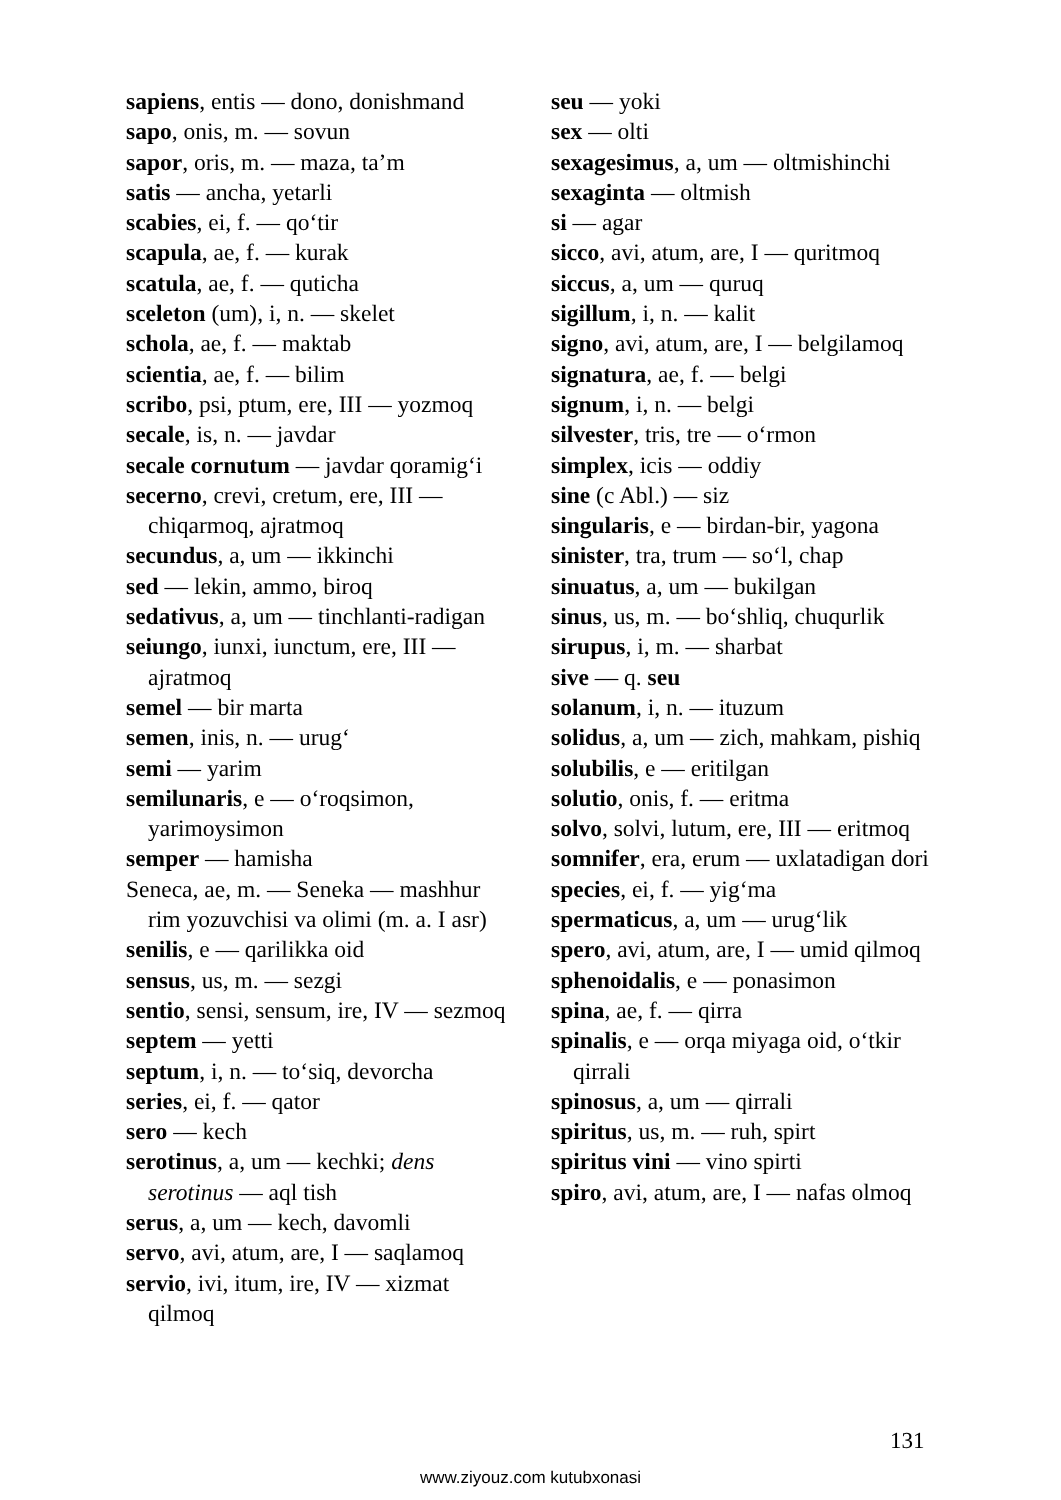sapiens, entis — dono, donishmand
sapo, onis, m. — sovun
sapor, oris, m. — maza, ta’m
satis — ancha, yetarli
scabies, ei, f. — qo‘tir
scapula, ae, f. — kurak
scatula, ae, f. — quticha
sceleton (um), i, n. — skelet
schola, ae, f. — maktab
scientia, ae, f. — bilim
scribo, psi, ptum, ere, III — yozmoq
secale, is, n. — javdar
secale cornutum — javdar qoramig‘i
secerno, crevi, cretum, ere, III — chiqarmoq, ajratmoq
secundus, a, um — ikkinchi
sed — lekin, ammo, biroq
sedativus, a, um — tinchlanti-radigan
seiungo, iunxi, iunctum, ere, III — ajratmoq
semel — bir marta
semen, inis, n. — urug‘
semi — yarim
semilunaris, e — o‘roqsimon, yarimoysimon
semper — hamisha
Seneca, ae, m. — Seneka — mashhur rim yozuvchisi va olimi (m. a. I asr)
senilis, e — qarilikka oid
sensus, us, m. — sezgi
sentio, sensi, sensum, ire, IV — sezmoq
septem — yetti
septum, i, n. — to‘siq, devorcha
series, ei, f. — qator
sero — kech
serotinus, a, um — kechki; dens serotinus — aql tish
serus, a, um — kech, davomli
servo, avi, atum, are, I — saqlamoq
servio, ivi, itum, ire, IV — xizmat qilmoq
seu — yoki
sex — olti
sexagesimus, a, um — oltmishinchi
sexaginta — oltmish
si — agar
sicco, avi, atum, are, I — quritmoq
siccus, a, um — quruq
sigillum, i, n. — kalit
signo, avi, atum, are, I — belgilamoq
signatura, ae, f. — belgi
signum, i, n. — belgi
silvester, tris, tre — o‘rmon
simplex, icis — oddiy
sine (c Abl.) — siz
singularis, e — birdan-bir, yagona
sinister, tra, trum — so‘l, chap
sinuatus, a, um — bukilgan
sinus, us, m. — bo‘shliq, chuqurlik
sirupus, i, m. — sharbat
sive — q. seu
solanum, i, n. — ituzum
solidus, a, um — zich, mahkam, pishiq
solubilis, e — eritilgan
solutio, onis, f. — eritma
solvo, solvi, lutum, ere, III — eritmoq
somnifer, era, erum — uxlatadigan dori
species, ei, f. — yig‘ma
spermaticus, a, um — urug‘lik
spero, avi, atum, are, I — umid qilmoq
sphenoidalis, e — ponasimon
spina, ae, f. — qirra
spinalis, e — orqa miyaga oid, o‘tkir qirrali
spinosus, a, um — qirrali
spiritus, us, m. — ruh, spirt
spiritus vini — vino spirti
spiro, avi, atum, are, I — nafas olmoq
131
www.ziyouz.com kutubxonasi